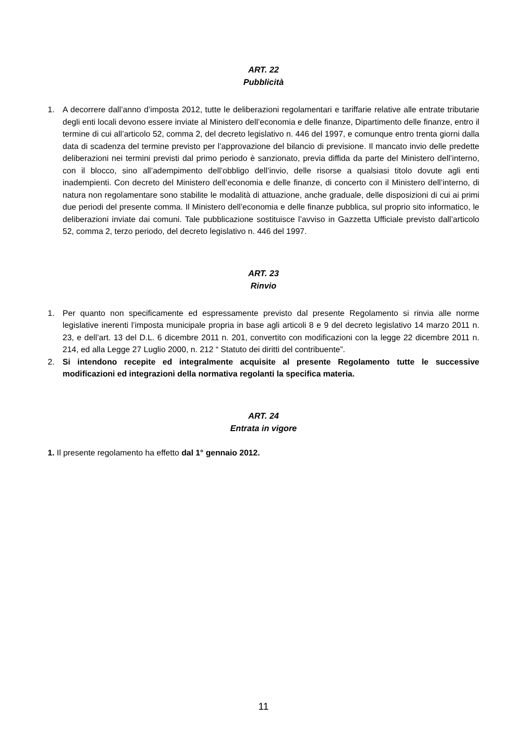ART. 22
Pubblicità
1. A decorrere dall’anno d’imposta 2012, tutte le deliberazioni regolamentari e tariffarie relative alle entrate tributarie degli enti locali devono essere inviate al Ministero dell’economia e delle finanze, Dipartimento delle finanze, entro il termine di cui all’articolo 52, comma 2, del decreto legislativo n. 446 del 1997, e comunque entro trenta giorni dalla data di scadenza del termine previsto per l’approvazione del bilancio di previsione. Il mancato invio delle predette deliberazioni nei termini previsti dal primo periodo è sanzionato, previa diffida da parte del Ministero dell’interno, con il blocco, sino all’adempimento dell’obbligo dell’invio, delle risorse a qualsiasi titolo dovute agli enti inadempienti. Con decreto del Ministero dell’economia e delle finanze, di concerto con il Ministero dell’interno, di natura non regolamentare sono stabilite le modalità di attuazione, anche graduale, delle disposizioni di cui ai primi due periodi del presente comma. Il Ministero dell’economia e delle finanze pubblica, sul proprio sito informatico, le deliberazioni inviate dai comuni. Tale pubblicazione sostituisce l’avviso in Gazzetta Ufficiale previsto dall’articolo 52, comma 2, terzo periodo, del decreto legislativo n. 446 del 1997.
ART. 23
Rinvio
1. Per quanto non specificamente ed espressamente previsto dal presente Regolamento si rinvia alle norme legislative inerenti l’imposta municipale propria in base agli articoli 8 e 9 del decreto legislativo 14 marzo 2011 n. 23, e dell’art. 13 del D.L. 6 dicembre 2011 n. 201, convertito con modificazioni con la legge 22 dicembre 2011 n. 214, ed alla Legge 27 Luglio 2000, n. 212 “ Statuto dei diritti del contribuente”.
2. Si intendono recepite ed integralmente acquisite al presente Regolamento tutte le successive modificazioni ed integrazioni della normativa regolanti la specifica materia.
ART. 24
Entrata in vigore
1. Il presente regolamento ha effetto dal 1° gennaio 2012.
11